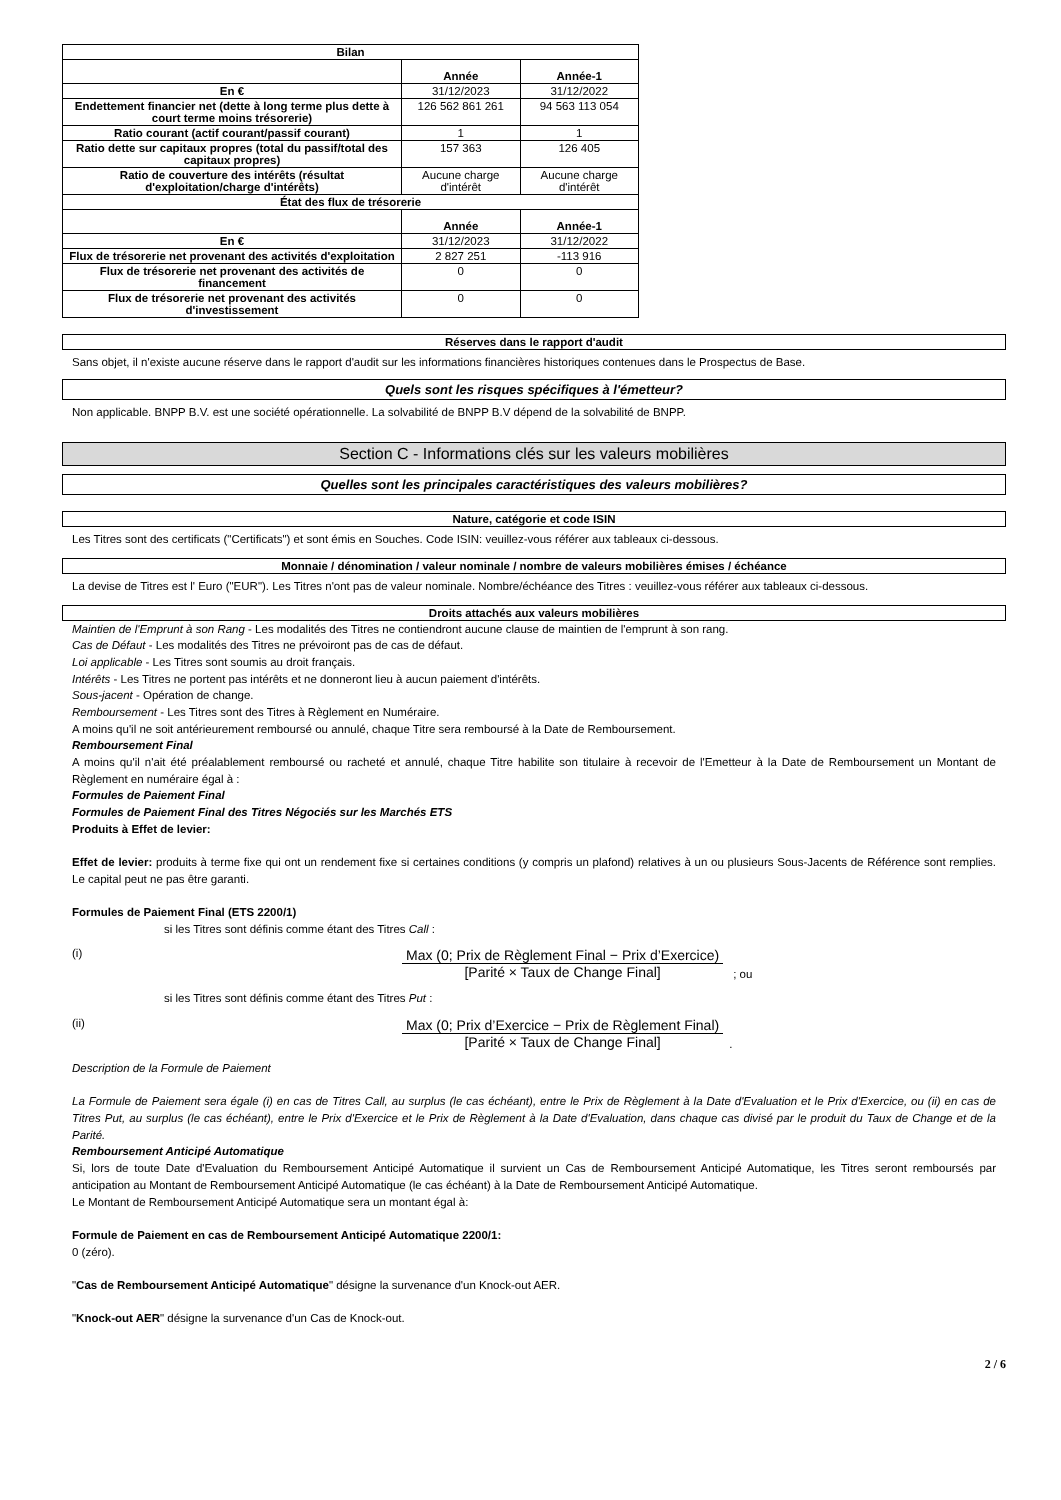| Bilan | | |
| --- | --- | --- |
| | Année | Année-1 |
| En € | 31/12/2023 | 31/12/2022 |
| Endettement financier net (dette à long terme plus dette à court terme moins trésorerie) | 126 562 861 261 | 94 563 113 054 |
| Ratio courant (actif courant/passif courant) | 1 | 1 |
| Ratio dette sur capitaux propres (total du passif/total des capitaux propres) | 157 363 | 126 405 |
| Ratio de couverture des intérêts (résultat d'exploitation/charge d'intérêts) | Aucune charge d'intérêt | Aucune charge d'intérêt |
| État des flux de trésorerie | | |
| | Année | Année-1 |
| En € | 31/12/2023 | 31/12/2022 |
| Flux de trésorerie net provenant des activités d'exploitation | 2 827 251 | -113 916 |
| Flux de trésorerie net provenant des activités de financement | 0 | 0 |
| Flux de trésorerie net provenant des activités d'investissement | 0 | 0 |
Réserves dans le rapport d'audit
Sans objet, il n'existe aucune réserve dans le rapport d'audit sur les informations financières historiques contenues dans le Prospectus de Base.
Quels sont les risques spécifiques à l'émetteur?
Non applicable. BNPP B.V. est une société opérationnelle. La solvabilité de BNPP B.V dépend de la solvabilité de BNPP.
Section C - Informations clés sur les valeurs mobilières
Quelles sont les principales caractéristiques des valeurs mobilières?
Nature, catégorie et code ISIN
Les Titres sont des certificats ("Certificats") et sont émis en Souches. Code ISIN: veuillez-vous référer aux tableaux ci-dessous.
Monnaie / dénomination / valeur nominale / nombre de valeurs mobilières émises / échéance
La devise de Titres est l' Euro ("EUR"). Les Titres n'ont pas de valeur nominale. Nombre/échéance des Titres : veuillez-vous référer aux tableaux ci-dessous.
Droits attachés aux valeurs mobilières
Maintien de l'Emprunt à son Rang - Les modalités des Titres ne contiendront aucune clause de maintien de l'emprunt à son rang.
Cas de Défaut - Les modalités des Titres ne prévoiront pas de cas de défaut.
Loi applicable - Les Titres sont soumis au droit français.
Intérêts - Les Titres ne portent pas intérêts et ne donneront lieu à aucun paiement d'intérêts.
Sous-jacent - Opération de change.
Remboursement - Les Titres sont des Titres à Règlement en Numéraire.
A moins qu'il ne soit antérieurement remboursé ou annulé, chaque Titre sera remboursé à la Date de Remboursement.
Remboursement Final
A moins qu'il n'ait été préalablement remboursé ou racheté et annulé, chaque Titre habilite son titulaire à recevoir de l'Emetteur à la Date de Remboursement un Montant de Règlement en numéraire égal à :
Formules de Paiement Final
Formules de Paiement Final des Titres Négociés sur les Marchés ETS
Produits à Effet de levier:
Effet de levier: produits à terme fixe qui ont un rendement fixe si certaines conditions (y compris un plafond) relatives à un ou plusieurs Sous-Jacents de Référence sont remplies. Le capital peut ne pas être garanti.
Formules de Paiement Final (ETS 2200/1)
si les Titres sont définis comme étant des Titres Call :
(i)
Max (0; Prix de Règlement Final − Prix d’Exercice)
[Parité × Taux de Change Final]
; ou
si les Titres sont définis comme étant des Titres Put :
(ii)
Max (0; Prix d’Exercice − Prix de Règlement Final)
[Parité × Taux de Change Final]
.
Description de la Formule de Paiement
La Formule de Paiement sera égale (i) en cas de Titres Call, au surplus (le cas échéant), entre le Prix de Règlement à la Date d'Evaluation et le Prix d'Exercice, ou (ii) en cas de Titres Put, au surplus (le cas échéant), entre le Prix d'Exercice et le Prix de Règlement à la Date d'Evaluation, dans chaque cas divisé par le produit du Taux de Change et de la Parité.
Remboursement Anticipé Automatique
Si, lors de toute Date d'Evaluation du Remboursement Anticipé Automatique il survient un Cas de Remboursement Anticipé Automatique, les Titres seront remboursés par anticipation au Montant de Remboursement Anticipé Automatique (le cas échéant) à la Date de Remboursement Anticipé Automatique.
Le Montant de Remboursement Anticipé Automatique sera un montant égal à:
Formule de Paiement en cas de Remboursement Anticipé Automatique 2200/1:
0 (zéro).
"Cas de Remboursement Anticipé Automatique" désigne la survenance d'un Knock-out AER.
"Knock-out AER" désigne la survenance d'un Cas de Knock-out.
2 / 6